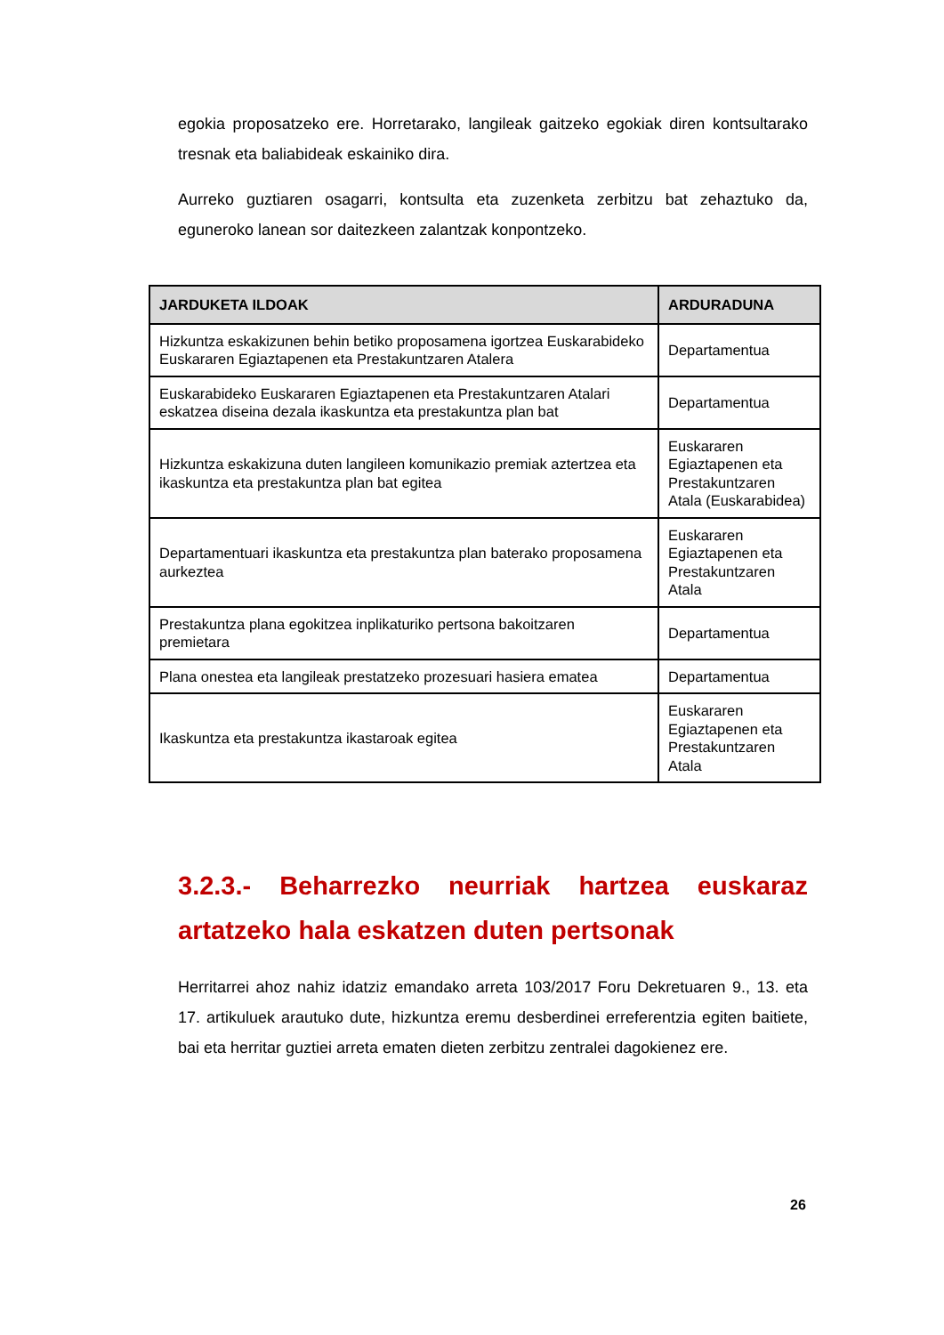egokia proposatzeko ere. Horretarako, langileak gaitzeko egokiak diren kontsultarako tresnak eta baliabideak eskainiko dira.
Aurreko guztiaren osagarri, kontsulta eta zuzenketa zerbitzu bat zehaztuko da, eguneroko lanean sor daitezkeen zalantzak konpontzeko.
| JARDUKETA ILDOAK | ARDURADUNA |
| --- | --- |
| Hizkuntza eskakizunen behin betiko proposamena igortzea Euskarabideko Euskararen Egiaztapenen eta Prestakuntzaren Atalera | Departamentua |
| Euskarabideko Euskararen Egiaztapenen eta Prestakuntzaren Atalari eskatzea diseina dezala ikaskuntza eta prestakuntza plan bat | Departamentua |
| Hizkuntza eskakizuna duten langileen komunikazio premiak aztertzea eta ikaskuntza eta prestakuntza plan bat egitea | Euskararen Egiaztapenen eta Prestakuntzaren Atala (Euskarabidea) |
| Departamentuari ikaskuntza eta prestakuntza plan baterako proposamena aurkeztea | Euskararen Egiaztapenen eta Prestakuntzaren Atala |
| Prestakuntza plana egokitzea inplikaturiko pertsona bakoitzaren premietara | Departamentua |
| Plana onestea eta langileak prestatzeko prozesuari hasiera ematea | Departamentua |
| Ikaskuntza eta prestakuntza ikastaroak egitea | Euskararen Egiaztapenen eta Prestakuntzaren Atala |
3.2.3.- Beharrezko neurriak hartzea euskaraz artatzeko hala eskatzen duten pertsonak
Herritarrei ahoz nahiz idatziz emandako arreta 103/2017 Foru Dekretuaren 9., 13. eta 17. artikuluek arautuko dute, hizkuntza eremu desberdinei erreferentzia egiten baitiete, bai eta herritar guztiei arreta ematen dieten zerbitzu zentralei dagokienez ere.
26